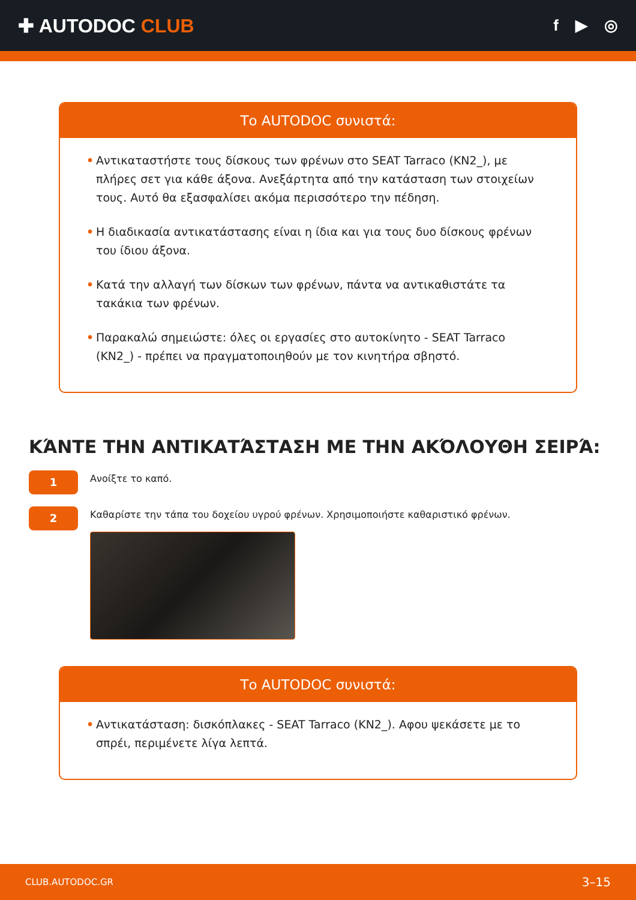✚ AUTODOC CLUB
f ▶ ◎
Το AUTODOC συνιστά:
• Αντικαταστήστε τους δίσκους των φρένων στο SEAT Tarraco (KN2_), με πλήρες σετ για κάθε άξονα. Ανεξάρτητα από την κατάσταση των στοιχείων τους. Αυτό θα εξασφαλίσει ακόμα περισσότερο την πέδηση.
• Η διαδικασία αντικατάστασης είναι η ίδια και για τους δυο δίσκους φρένων του ίδιου άξονα.
• Κατά την αλλαγή των δίσκων των φρένων, πάντα να αντικαθιστάτε τα τακάκια των φρένων.
• Παρακαλώ σημειώστε: όλες οι εργασίες στο αυτοκίνητο - SEAT Tarraco (KN2_) - πρέπει να πραγματοποιηθούν με τον κινητήρα σβηστό.
ΚΆΝΤΕ ΤΗΝ ΑΝΤΙΚΑΤΆΣΤΑΣΗ ΜΕ ΤΗΝ ΑΚΌΛΟΥΘΗ ΣΕΙΡΆ:
1
Ανοίξτε το καπό.
2
Καθαρίστε την τάπα του δοχείου υγρού φρένων. Χρησιμοποιήστε καθαριστικό φρένων.
Το AUTODOC συνιστά:
• Αντικατάσταση: δισκόπλακες - SEAT Tarraco (KN2_). Αφου ψεκάσετε με το σπρέι, περιμένετε λίγα λεπτά.
CLUB.AUTODOC.GR 3–15